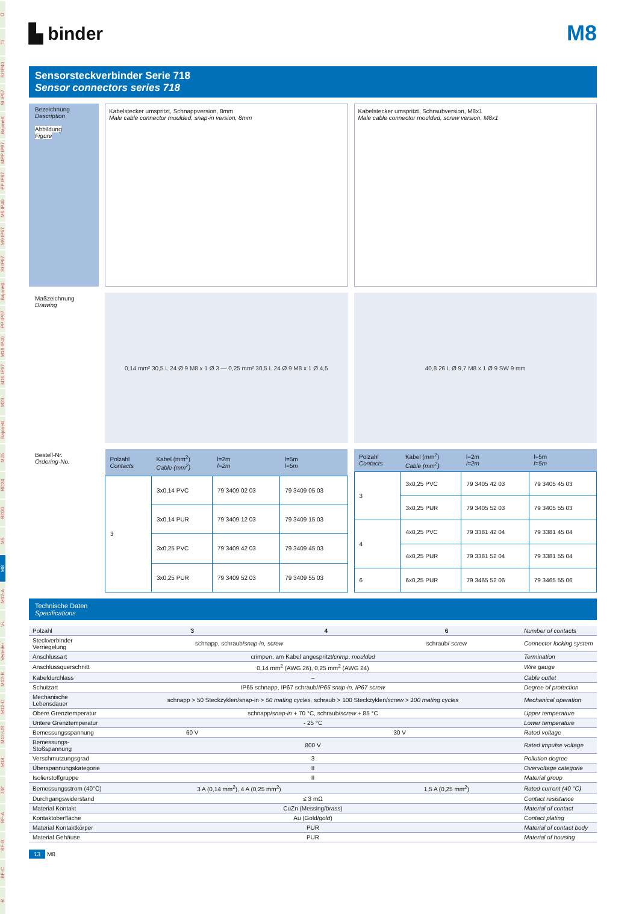Ü
TI
SI IP40
SI IP67
Bajonett
MPP IP67
PP IP67
M9 IP40
M9 IP67
SI IP67
Bajonett
PP IP67
M16 IP40
M16 IP67
M23
Bajonett
M25
RD24
RD30
M5
M8
M12-A
VL
Verteiler
M12-B
M12-D
M12-US
M18
7/8"
BF-A
BF-B
BF-C
R
▙ binder
M8
Sensorsteckverbinder Serie 718
Sensor connectors series 718
Bezeichnung
Description
Abbildung
Figure
Kabelstecker umspritzt, Schnappversion, 8mm
Male cable connector moulded, snap-in version, 8mm
Kabelstecker umspritzt, Schraubversion, M8x1
Male cable connector moulded, screw version, M8x1
Maßzeichnung
Drawing
0,14 mm² 30,5 L 24 Ø 9 M8 x 1 Ø 3 — 0,25 mm² 30,5 L 24 Ø 9 M8 x 1 Ø 4,5
40,8 26 L Ø 9,7 M8 x 1 Ø 9 SW 9 mm
Bestell-Nr.
Ordering-No.
| Polzahl Contacts | Kabel (mm<sup>2</sup>) Cable (mm<sup>2</sup>) | l=2m l=2m | l=5m l=5m |
| --- | --- | --- | --- |
| 3 | 3x0,14 PVC | 79 3409 02 03 | 79 3409 05 03 |
| | 3x0,14 PUR | 79 3409 12 03 | 79 3409 15 03 |
| | 3x0,25 PVC | 79 3409 42 03 | 79 3409 45 03 |
| | 3x0,25 PUR | 79 3409 52 03 | 79 3409 55 03 |
| Polzahl Contacts | Kabel (mm<sup>2</sup>) Cable (mm<sup>2</sup>) | l=2m l=2m | l=5m l=5m |
| --- | --- | --- | --- |
| 3 | 3x0,25 PVC | 79 3405 42 03 | 79 3405 45 03 |
| | 3x0,25 PUR | 79 3405 52 03 | 79 3405 55 03 |
| 4 | 4x0,25 PVC | 79 3381 42 04 | 79 3381 45 04 |
| | 4x0,25 PUR | 79 3381 52 04 | 79 3381 55 04 |
| 6 | 6x0,25 PUR | 79 3465 52 06 | 79 3465 55 06 |
Technische Daten
Specifications
| Polzahl | 3 | 4 | 6 | Number of contacts |
| Steckverbinder Verriegelung | schnapp, schraub/ snap-in, screw | | schraub/ screw | Connector locking system |
| Anschlussart | crimpen, am Kabel angespritzt/ crimp, moulded | | | Termination |
| Anschlussquerschnitt | 0,14 mm<sup>2</sup> (AWG 26), 0,25 mm<sup>2</sup> (AWG 24) | | | Wire gauge |
| Kabeldurchlass | – | | | Cable outlet |
| Schutzart | IP65 schnapp, IP67 schraub/ IP65 snap-in, IP67 screw | | | Degree of protection |
| Mechanische Lebensdauer | schnapp > 50 Steckzyklen/snap-in > 50 mating cycles, schraub > 100 Steckzyklen/ screw > 100 mating cycles | | | Mechanical operation |
| Obere Grenztemperatur | schnapp/ snap-in + 70 °C, schraub/ screw + 85 °C | | | Upper temperature |
| Untere Grenztemperatur | - 25 °C | | | Lower temperature |
| Bemessungsspannung | 60 V | 30 V | | Rated voltage |
| Bemessungs-Stoßspannung | 800 V | | | Rated impulse voltage |
| Verschmutzungsgrad | 3 | | | Pollution degree |
| Überspannungskategorie | II | | | Overvoltage categorie |
| Isolierstoffgruppe | II | | | Material group |
| Bemessungsstrom (40°C) | 3 A (0,14 mm<sup>2</sup>), 4 A (0,25 mm<sup>2</sup>) | | 1,5 A (0,25 mm<sup>2</sup>) | Rated current (40 °C) |
| Durchgangswiderstand | ≤ 3 mΩ | | | Contact resistance |
| Material Kontakt | CuZn (Messing/ brass ) | | | Material of contact |
| Kontaktoberfläche | Au (Gold/ gold ) | | | Contact plating |
| Material Kontaktkörper | PUR | | | Material of contact body |
| Material Gehäuse | PUR | | | Material of housing |
13 M8